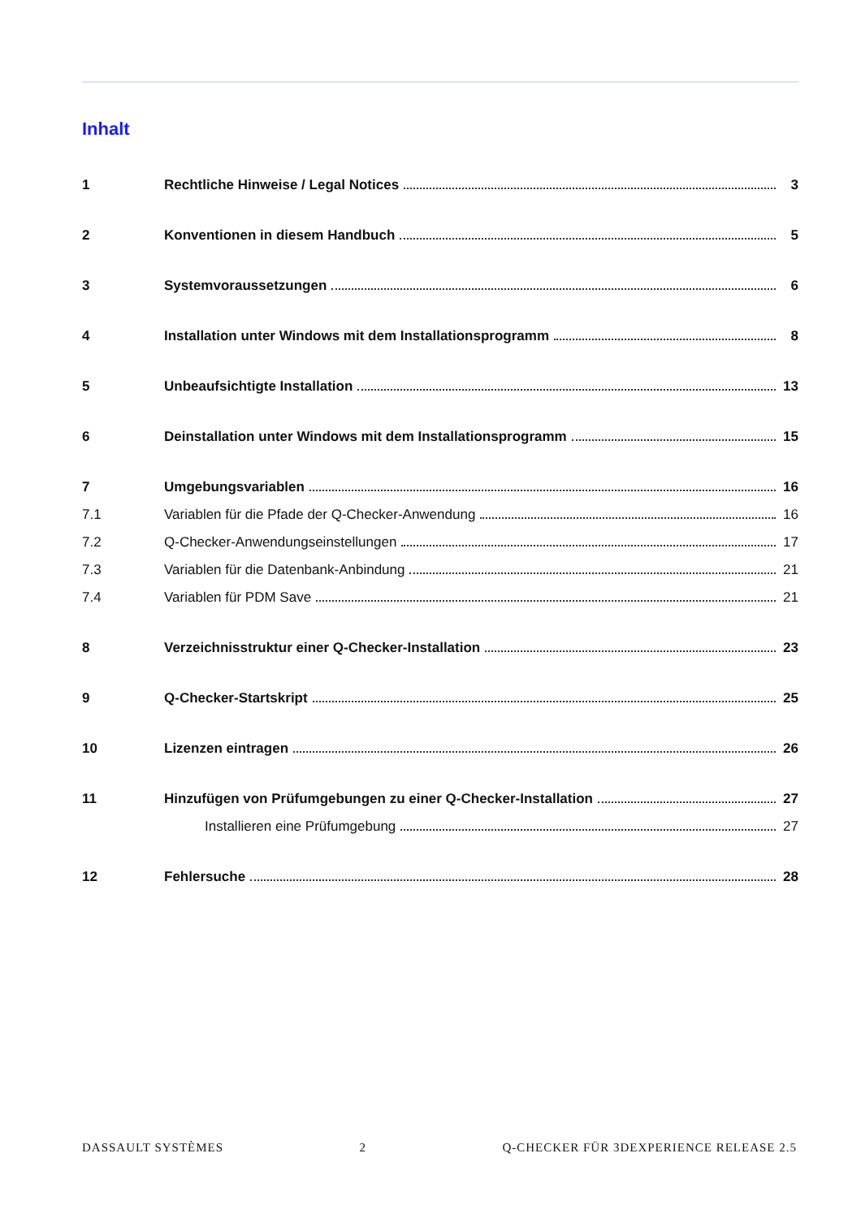Inhalt
1 Rechtliche Hinweise / Legal Notices 3
2 Konventionen in diesem Handbuch 5
3 Systemvoraussetzungen 6
4 Installation unter Windows mit dem Installationsprogramm 8
5 Unbeaufsichtigte Installation 13
6 Deinstallation unter Windows mit dem Installationsprogramm 15
7 Umgebungsvariablen 16
7.1 Variablen für die Pfade der Q-Checker-Anwendung 16
7.2 Q-Checker-Anwendungseinstellungen 17
7.3 Variablen für die Datenbank-Anbindung 21
7.4 Variablen für PDM Save 21
8 Verzeichnisstruktur einer Q-Checker-Installation 23
9 Q-Checker-Startskript 25
10 Lizenzen eintragen 26
11 Hinzufügen von Prüfumgebungen zu einer Q-Checker-Installation 27
Installieren eine Prüfumgebung 27
12 Fehlersuche 28
DASSAULT SYSTÈMES 2 Q-CHECKER FÜR 3DEXPERIENCE RELEASE 2.5